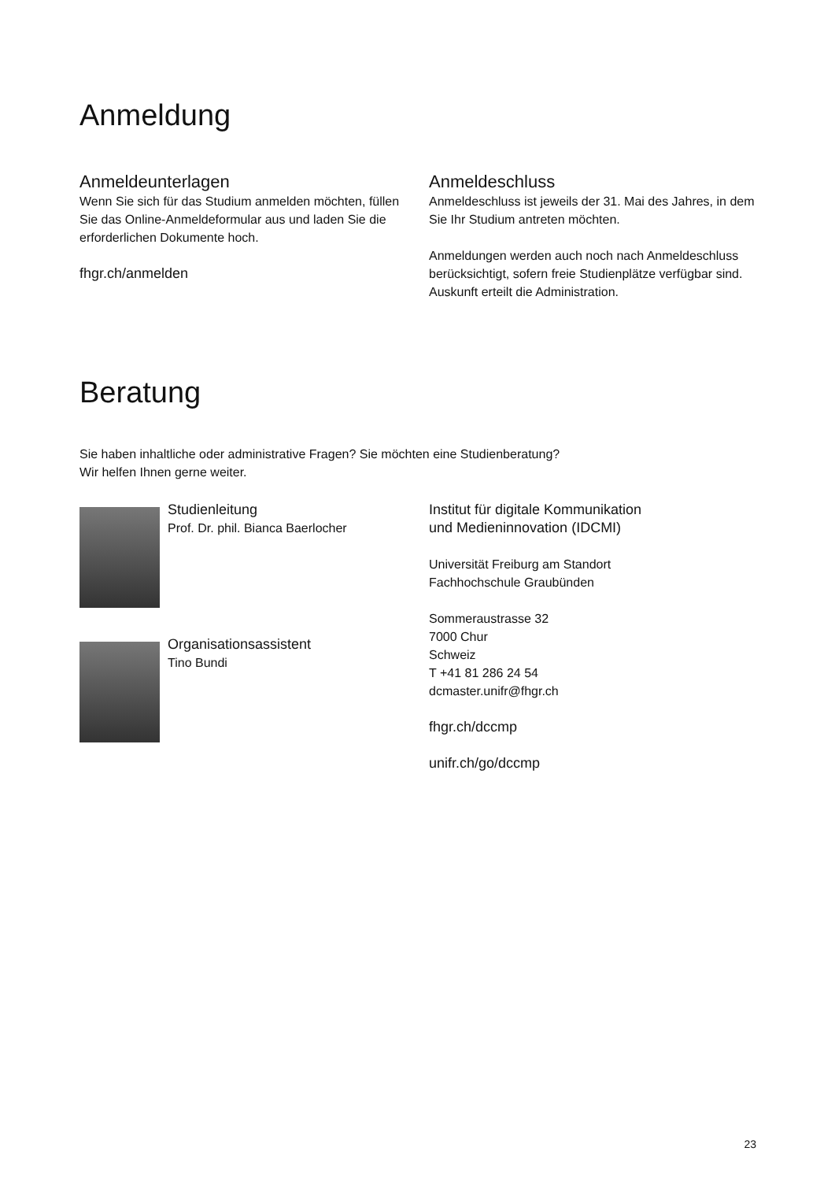Anmeldung
Anmeldeunterlagen
Wenn Sie sich für das Studium anmelden möchten, füllen Sie das Online-Anmeldeformular aus und laden Sie die erforderlichen Dokumente hoch.
fhgr.ch/anmelden
Anmeldeschluss
Anmeldeschluss ist jeweils der 31. Mai des Jahres, in dem Sie Ihr Studium antreten möchten.
Anmeldungen werden auch noch nach Anmeldeschluss berücksichtigt, sofern freie Studienplätze verfügbar sind. Auskunft erteilt die Administration.
Beratung
Sie haben inhaltliche oder administrative Fragen? Sie möchten eine Studienberatung?
Wir helfen Ihnen gerne weiter.
Studienleitung
Prof. Dr. phil. Bianca Baerlocher
Organisationsassistent
Tino Bundi
Institut für digitale Kommunikation
und Medieninnovation (IDCMI)
Universität Freiburg am Standort
Fachhochschule Graubünden
Sommeraustrasse 32
7000 Chur
Schweiz
T +41 81 286 24 54
dcmaster.unifr@fhgr.ch
fhgr.ch/dccmp
unifr.ch/go/dccmp
23